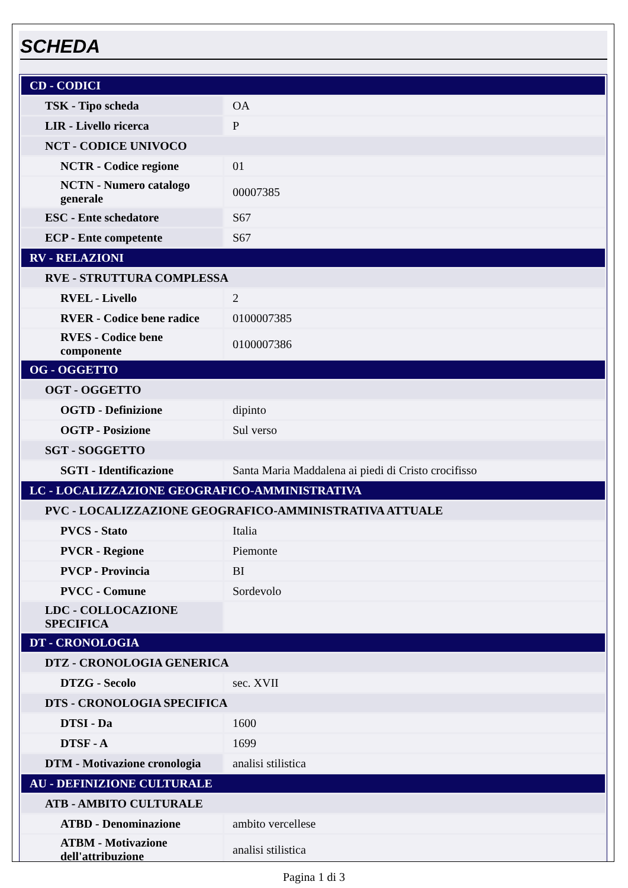SCHEDA
| CD - CODICI | |
| TSK - Tipo scheda | OA |
| LIR - Livello ricerca | P |
| NCT - CODICE UNIVOCO | |
| NCTR - Codice regione | 01 |
| NCTN - Numero catalogo generale | 00007385 |
| ESC - Ente schedatore | S67 |
| ECP - Ente competente | S67 |
| RV - RELAZIONI | |
| RVE - STRUTTURA COMPLESSA | |
| RVEL - Livello | 2 |
| RVER - Codice bene radice | 0100007385 |
| RVES - Codice bene componente | 0100007386 |
| OG - OGGETTO | |
| OGT - OGGETTO | |
| OGTD - Definizione | dipinto |
| OGTP - Posizione | Sul verso |
| SGT - SOGGETTO | |
| SGTI - Identificazione | Santa Maria Maddalena ai piedi di Cristo crocifisso |
| LC - LOCALIZZAZIONE GEOGRAFICO-AMMINISTRATIVA | |
| PVC - LOCALIZZAZIONE GEOGRAFICO-AMMINISTRATIVA ATTUALE | |
| PVCS - Stato | Italia |
| PVCR - Regione | Piemonte |
| PVCP - Provincia | BI |
| PVCC - Comune | Sordevolo |
| LDC - COLLOCAZIONE SPECIFICA | |
| DT - CRONOLOGIA | |
| DTZ - CRONOLOGIA GENERICA | |
| DTZG - Secolo | sec. XVII |
| DTS - CRONOLOGIA SPECIFICA | |
| DTSI - Da | 1600 |
| DTSF - A | 1699 |
| DTM - Motivazione cronologia | analisi stilistica |
| AU - DEFINIZIONE CULTURALE | |
| ATB - AMBITO CULTURALE | |
| ATBD - Denominazione | ambito vercellese |
| ATBM - Motivazione dell'attribuzione | analisi stilistica |
Pagina 1 di 3